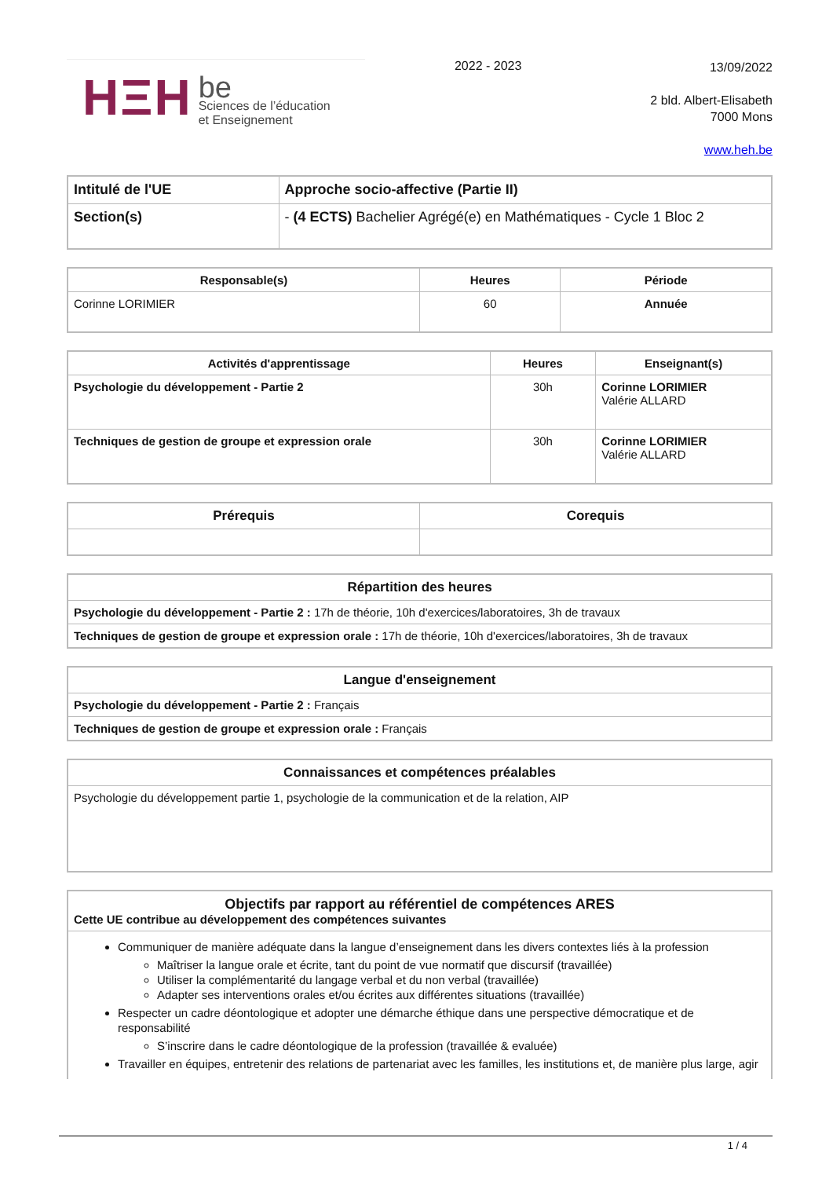HΞH
be
Sciences de l’éducation
et Enseignement
2022 - 2023
13/09/2022
2 bld. Albert-Elisabeth
7000 Mons
www.heh.be
| Intitulé de l'UE | Approche socio-affective (Partie II) |
| Section(s) | - (4 ECTS) Bachelier Agrégé(e) en Mathématiques - Cycle 1 Bloc 2 |
| Responsable(s) | Heures | Période |
| --- | --- | --- |
| Corinne LORIMIER | 60 | Annuée |
| Activités d'apprentissage | Heures | Enseignant(s) |
| --- | --- | --- |
| Psychologie du développement - Partie 2 | 30h | Corinne LORIMIER Valérie ALLARD |
| Techniques de gestion de groupe et expression orale | 30h | Corinne LORIMIER Valérie ALLARD |
| Prérequis | Corequis |
| --- | --- |
| Répartition des heures |
| --- |
| Psychologie du développement - Partie 2 : 17h de théorie, 10h d'exercices/laboratoires, 3h de travaux |
| Techniques de gestion de groupe et expression orale : 17h de théorie, 10h d'exercices/laboratoires, 3h de travaux |
| Langue d'enseignement |
| --- |
| Psychologie du développement - Partie 2 : Français |
| Techniques de gestion de groupe et expression orale : Français |
| Connaissances et compétences préalables |
| --- |
| Psychologie du développement partie 1, psychologie de la communication et de la relation, AIP |
| Objectifs par rapport au référentiel de compétences ARES Cette UE contribue au développement des compétences suivantes |
| Communiquer de manière adéquate dans la langue d’enseignement dans les divers contextes liés à la profession Maîtriser la langue orale et écrite, tant du point de vue normatif que discursif (travaillée) Utiliser la complémentarité du langage verbal et du non verbal (travaillée) Adapter ses interventions orales et/ou écrites aux différentes situations (travaillée) Respecter un cadre déontologique et adopter une démarche éthique dans une perspective démocratique et de responsabilité S’inscrire dans le cadre déontologique de la profession (travaillée & evaluée) Travailler en équipes, entretenir des relations de partenariat avec les familles, les institutions et, de manière plus large, agir |
1 / 4